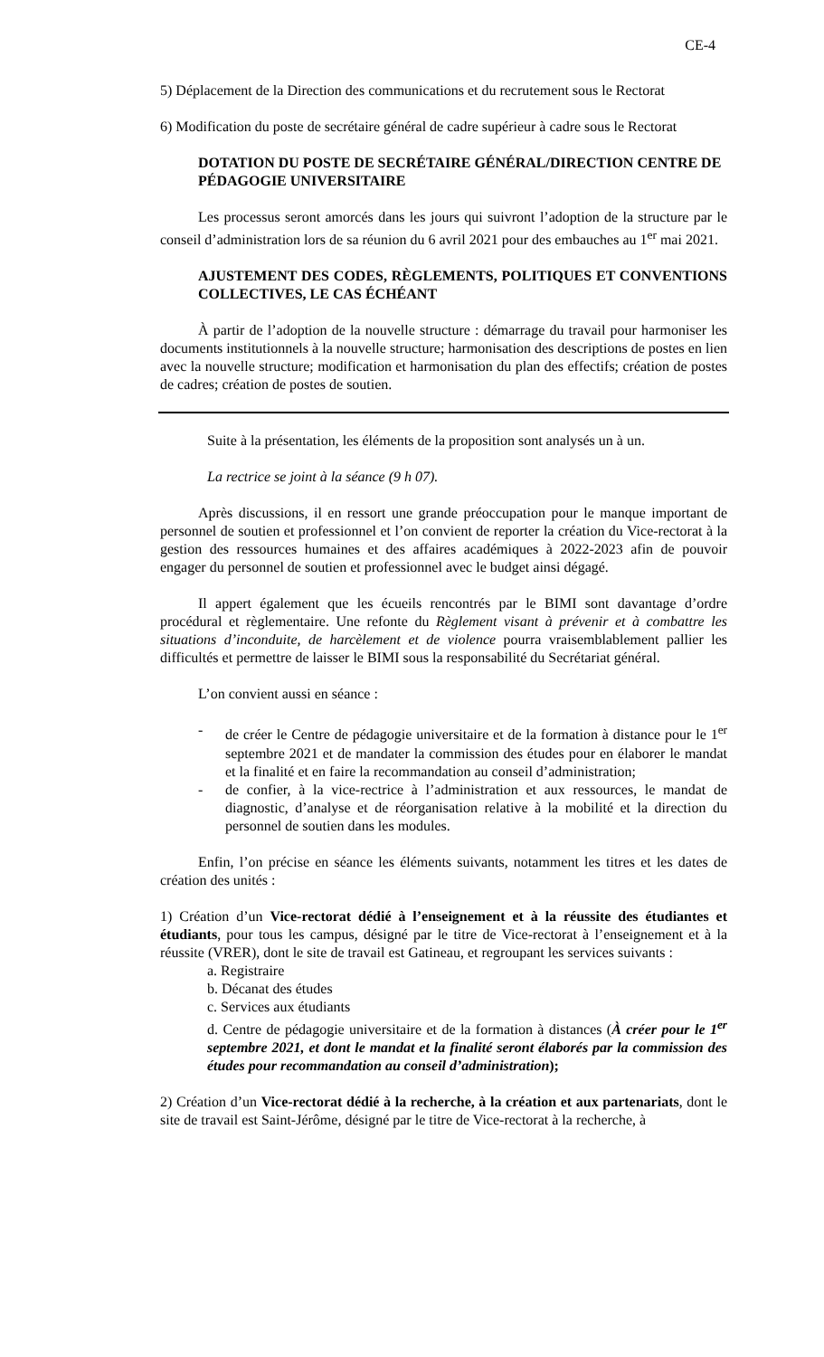CE-4
5) Déplacement de la Direction des communications et du recrutement sous le Rectorat
6) Modification du poste de secrétaire général de cadre supérieur à cadre sous le Rectorat
DOTATION DU POSTE DE SECRÉTAIRE GÉNÉRAL/DIRECTION CENTRE DE PÉDAGOGIE UNIVERSITAIRE
Les processus seront amorcés dans les jours qui suivront l’adoption de la structure par le conseil d’administration lors de sa réunion du 6 avril 2021 pour des embauches au 1<sup>er</sup> mai 2021.
AJUSTEMENT DES CODES, RÈGLEMENTS, POLITIQUES ET CONVENTIONS COLLECTIVES, LE CAS ÉCHÉANT
À partir de l’adoption de la nouvelle structure : démarrage du travail pour harmoniser les documents institutionnels à la nouvelle structure; harmonisation des descriptions de postes en lien avec la nouvelle structure; modification et harmonisation du plan des effectifs; création de postes de cadres; création de postes de soutien.
Suite à la présentation, les éléments de la proposition sont analysés un à un.
La rectrice se joint à la séance (9 h 07).
Après discussions, il en ressort une grande préoccupation pour le manque important de personnel de soutien et professionnel et l’on convient de reporter la création du Vice-rectorat à la gestion des ressources humaines et des affaires académiques à 2022-2023 afin de pouvoir engager du personnel de soutien et professionnel avec le budget ainsi dégagé.
Il appert également que les écueils rencontrés par le BIMI sont davantage d’ordre procédural et règlementaire. Une refonte du Règlement visant à prévenir et à combattre les situations d’inconduite, de harcèlement et de violence pourra vraisemblablement pallier les difficultés et permettre de laisser le BIMI sous la responsabilité du Secrétariat général.
L’on convient aussi en séance :
- de créer le Centre de pédagogie universitaire et de la formation à distance pour le 1<sup>er</sup> septembre 2021 et de mandater la commission des études pour en élaborer le mandat et la finalité et en faire la recommandation au conseil d’administration;
- de confier, à la vice-rectrice à l’administration et aux ressources, le mandat de diagnostic, d’analyse et de réorganisation relative à la mobilité et la direction du personnel de soutien dans les modules.
Enfin, l’on précise en séance les éléments suivants, notamment les titres et les dates de création des unités :
1) Création d’un Vice-rectorat dédié à l’enseignement et à la réussite des étudiantes et étudiants, pour tous les campus, désigné par le titre de Vice-rectorat à l’enseignement et à la réussite (VRER), dont le site de travail est Gatineau, et regroupant les services suivants :
a. Registraire
b. Décanat des études
c. Services aux étudiants
d. Centre de pédagogie universitaire et de la formation à distances (À créer pour le 1<sup>er</sup> septembre 2021, et dont le mandat et la finalité seront élaborés par la commission des études pour recommandation au conseil d’administration);
2) Création d’un Vice-rectorat dédié à la recherche, à la création et aux partenariats, dont le site de travail est Saint-Jérôme, désigné par le titre de Vice-rectorat à la recherche, à